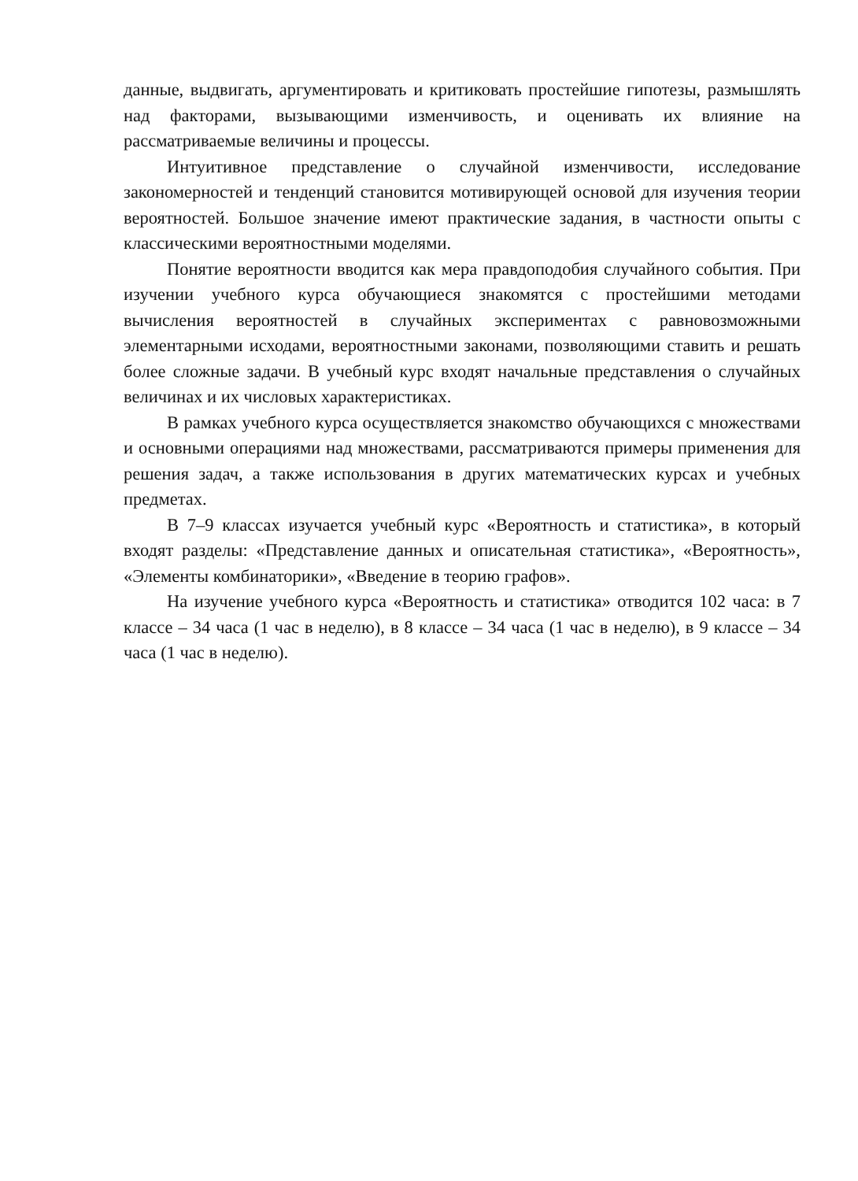данные, выдвигать, аргументировать и критиковать простейшие гипотезы, размышлять над факторами, вызывающими изменчивость, и оценивать их влияние на рассматриваемые величины и процессы.
Интуитивное представление о случайной изменчивости, исследование закономерностей и тенденций становится мотивирующей основой для изучения теории вероятностей. Большое значение имеют практические задания, в частности опыты с классическими вероятностными моделями.
Понятие вероятности вводится как мера правдоподобия случайного события. При изучении учебного курса обучающиеся знакомятся с простейшими методами вычисления вероятностей в случайных экспериментах с равновозможными элементарными исходами, вероятностными законами, позволяющими ставить и решать более сложные задачи. В учебный курс входят начальные представления о случайных величинах и их числовых характеристиках.
В рамках учебного курса осуществляется знакомство обучающихся с множествами и основными операциями над множествами, рассматриваются примеры применения для решения задач, а также использования в других математических курсах и учебных предметах.
В 7–9 классах изучается учебный курс «Вероятность и статистика», в который входят разделы: «Представление данных и описательная статистика», «Вероятность», «Элементы комбинаторики», «Введение в теорию графов».
На изучение учебного курса «Вероятность и статистика» отводится 102 часа: в 7 классе – 34 часа (1 час в неделю), в 8 классе – 34 часа (1 час в неделю), в 9 классе – 34 часа (1 час в неделю).